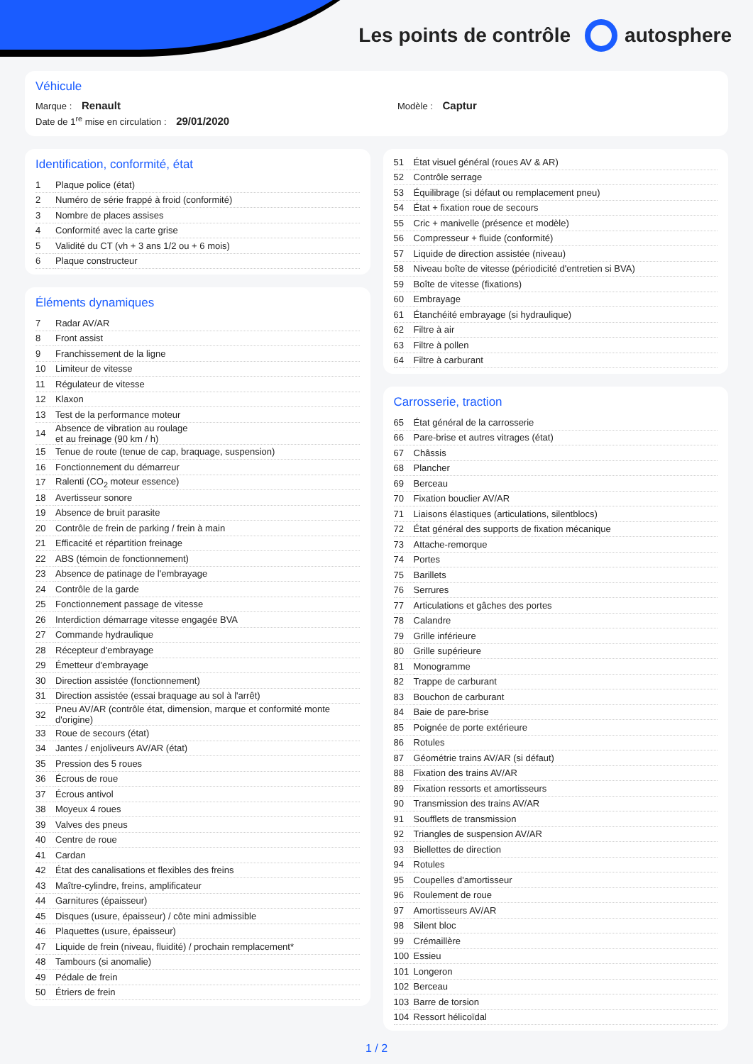Les points de contrôle autosphere
Véhicule
Marque : Renault Modèle : Captur
Date de 1<sup>re</sup> mise en circulation : 29/01/2020
Identification, conformité, état
| 1 | Plaque police (état) |
| 2 | Numéro de série frappé à froid (conformité) |
| 3 | Nombre de places assises |
| 4 | Conformité avec la carte grise |
| 5 | Validité du CT (vh + 3 ans 1/2 ou + 6 mois) |
| 6 | Plaque constructeur |
Éléments dynamiques
| 7 | Radar AV/AR |
| 8 | Front assist |
| 9 | Franchissement de la ligne |
| 10 | Limiteur de vitesse |
| 11 | Régulateur de vitesse |
| 12 | Klaxon |
| 13 | Test de la performance moteur |
| 14 | Absence de vibration au roulage et au freinage (90 km / h) |
| 15 | Tenue de route (tenue de cap, braquage, suspension) |
| 16 | Fonctionnement du démarreur |
| 17 | Ralenti (CO<sub>2</sub> moteur essence) |
| 18 | Avertisseur sonore |
| 19 | Absence de bruit parasite |
| 20 | Contrôle de frein de parking / frein à main |
| 21 | Efficacité et répartition freinage |
| 22 | ABS (témoin de fonctionnement) |
| 23 | Absence de patinage de l'embrayage |
| 24 | Contrôle de la garde |
| 25 | Fonctionnement passage de vitesse |
| 26 | Interdiction démarrage vitesse engagée BVA |
| 27 | Commande hydraulique |
| 28 | Récepteur d'embrayage |
| 29 | Émetteur d'embrayage |
| 30 | Direction assistée (fonctionnement) |
| 31 | Direction assistée (essai braquage au sol à l'arrêt) |
| 32 | Pneu AV/AR (contrôle état, dimension, marque et conformité monte d'origine) |
| 33 | Roue de secours (état) |
| 34 | Jantes / enjoliveurs AV/AR (état) |
| 35 | Pression des 5 roues |
| 36 | Écrous de roue |
| 37 | Écrous antivol |
| 38 | Moyeux 4 roues |
| 39 | Valves des pneus |
| 40 | Centre de roue |
| 41 | Cardan |
| 42 | État des canalisations et flexibles des freins |
| 43 | Maître-cylindre, freins, amplificateur |
| 44 | Garnitures (épaisseur) |
| 45 | Disques (usure, épaisseur) / côte mini admissible |
| 46 | Plaquettes (usure, épaisseur) |
| 47 | Liquide de frein (niveau, fluidité) / prochain remplacement* |
| 48 | Tambours (si anomalie) |
| 49 | Pédale de frein |
| 50 | Étriers de frein |
| 51 | État visuel général (roues AV & AR) |
| 52 | Contrôle serrage |
| 53 | Équilibrage (si défaut ou remplacement pneu) |
| 54 | État + fixation roue de secours |
| 55 | Cric + manivelle (présence et modèle) |
| 56 | Compresseur + fluide (conformité) |
| 57 | Liquide de direction assistée (niveau) |
| 58 | Niveau boîte de vitesse (périodicité d'entretien si BVA) |
| 59 | Boîte de vitesse (fixations) |
| 60 | Embrayage |
| 61 | Étanchéité embrayage (si hydraulique) |
| 62 | Filtre à air |
| 63 | Filtre à pollen |
| 64 | Filtre à carburant |
Carrosserie, traction
| 65 | État général de la carrosserie |
| 66 | Pare-brise et autres vitrages (état) |
| 67 | Châssis |
| 68 | Plancher |
| 69 | Berceau |
| 70 | Fixation bouclier AV/AR |
| 71 | Liaisons élastiques (articulations, silentblocs) |
| 72 | État général des supports de fixation mécanique |
| 73 | Attache-remorque |
| 74 | Portes |
| 75 | Barillets |
| 76 | Serrures |
| 77 | Articulations et gâches des portes |
| 78 | Calandre |
| 79 | Grille inférieure |
| 80 | Grille supérieure |
| 81 | Monogramme |
| 82 | Trappe de carburant |
| 83 | Bouchon de carburant |
| 84 | Baie de pare-brise |
| 85 | Poignée de porte extérieure |
| 86 | Rotules |
| 87 | Géométrie trains AV/AR (si défaut) |
| 88 | Fixation des trains AV/AR |
| 89 | Fixation ressorts et amortisseurs |
| 90 | Transmission des trains AV/AR |
| 91 | Soufflets de transmission |
| 92 | Triangles de suspension AV/AR |
| 93 | Biellettes de direction |
| 94 | Rotules |
| 95 | Coupelles d'amortisseur |
| 96 | Roulement de roue |
| 97 | Amortisseurs AV/AR |
| 98 | Silent bloc |
| 99 | Crémaillère |
| 100 | Essieu |
| 101 | Longeron |
| 102 | Berceau |
| 103 | Barre de torsion |
| 104 | Ressort hélicoïdal |
1 / 2